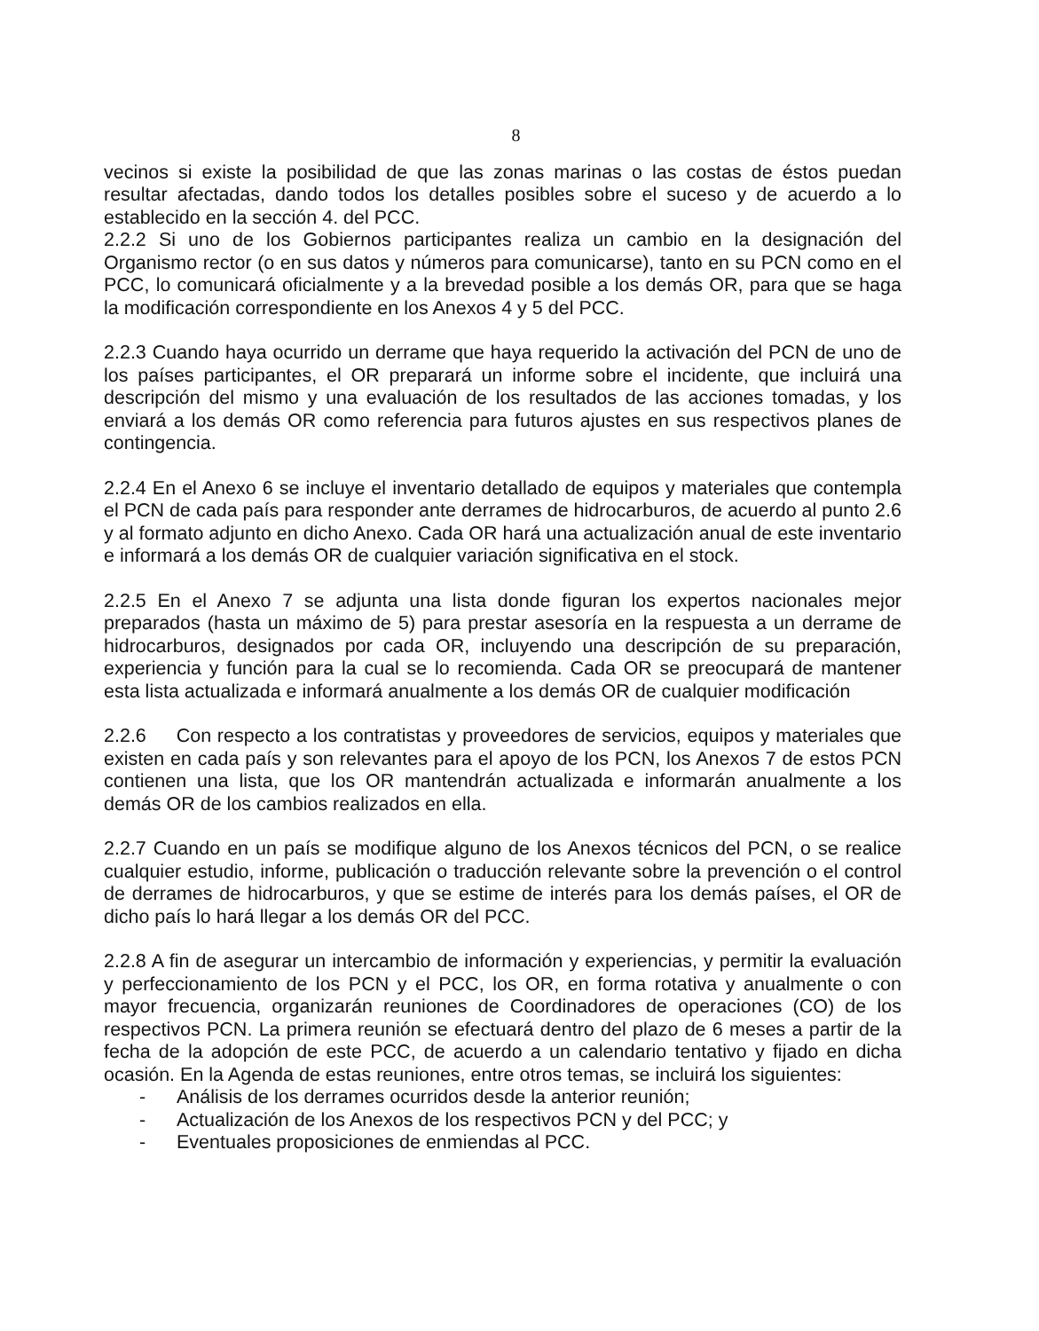8
vecinos si existe la posibilidad de que las zonas marinas o las costas de éstos puedan resultar afectadas, dando todos los detalles posibles sobre el suceso y de acuerdo a lo establecido en la sección 4. del PCC.
2.2.2 Si uno de los Gobiernos participantes realiza un cambio en la designación del Organismo rector (o en sus datos y números para comunicarse), tanto en su PCN como en el PCC, lo comunicará oficialmente y a la brevedad posible a los demás OR, para que se haga la modificación correspondiente en los Anexos 4 y 5 del PCC.
2.2.3 Cuando haya ocurrido un derrame que haya requerido la activación del PCN de uno de los países participantes, el OR preparará un informe sobre el incidente, que incluirá una descripción del mismo y una evaluación de los resultados de las acciones tomadas, y los enviará a los demás OR como referencia para futuros ajustes en sus respectivos planes de contingencia.
2.2.4 En el Anexo 6 se incluye el inventario detallado de equipos y materiales que contempla el PCN de cada país para responder ante derrames de hidrocarburos, de acuerdo al punto 2.6 y al formato adjunto en dicho Anexo. Cada OR hará una actualización anual de este inventario e informará a los demás OR de cualquier variación significativa en el stock.
2.2.5 En el Anexo 7 se adjunta una lista donde figuran los expertos nacionales mejor preparados (hasta un máximo de 5) para prestar asesoría en la respuesta a un derrame de hidrocarburos, designados por cada OR, incluyendo una descripción de su preparación, experiencia y función para la cual se lo recomienda. Cada OR se preocupará de mantener esta lista actualizada e informará anualmente a los demás OR de cualquier modificación
2.2.6 Con respecto a los contratistas y proveedores de servicios, equipos y materiales que existen en cada país y son relevantes para el apoyo de los PCN, los Anexos 7 de estos PCN contienen una lista, que los OR mantendrán actualizada e informarán anualmente a los demás OR de los cambios realizados en ella.
2.2.7 Cuando en un país se modifique alguno de los Anexos técnicos del PCN, o se realice cualquier estudio, informe, publicación o traducción relevante sobre la prevención o el control de derrames de hidrocarburos, y que se estime de interés para los demás países, el OR de dicho país lo hará llegar a los demás OR del PCC.
2.2.8 A fin de asegurar un intercambio de información y experiencias, y permitir la evaluación y perfeccionamiento de los PCN y el PCC, los OR, en forma rotativa y anualmente o con mayor frecuencia, organizarán reuniones de Coordinadores de operaciones (CO) de los respectivos PCN. La primera reunión se efectuará dentro del plazo de 6 meses a partir de la fecha de la adopción de este PCC, de acuerdo a un calendario tentativo y fijado en dicha ocasión. En la Agenda de estas reuniones, entre otros temas, se incluirá los siguientes:
- Análisis de los derrames ocurridos desde la anterior reunión;
- Actualización de los Anexos de los respectivos PCN y del PCC; y
- Eventuales proposiciones de enmiendas al PCC.